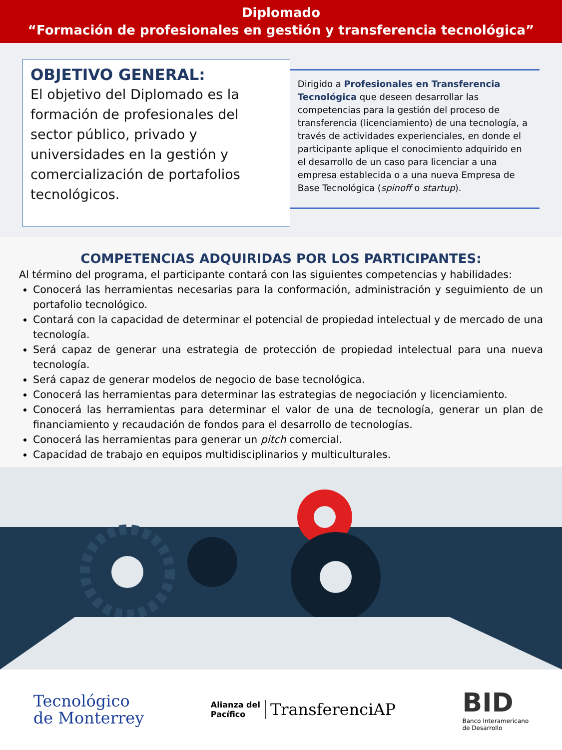Diplomado
“Formación de profesionales en gestión y transferencia tecnológica”
OBJETIVO GENERAL:
El objetivo del Diplomado es la formación de profesionales del sector público, privado y universidades en la gestión y comercialización de portafolios tecnológicos.
Dirigido a Profesionales en Transferencia Tecnológica que deseen desarrollar las competencias para la gestión del proceso de transferencia (licenciamiento) de una tecnología, a través de actividades experienciales, en donde el participante aplique el conocimiento adquirido en el desarrollo de un caso para licenciar a una empresa establecida o a una nueva Empresa de Base Tecnológica (spinoff o startup).
COMPETENCIAS ADQUIRIDAS POR LOS PARTICIPANTES:
Al término del programa, el participante contará con las siguientes competencias y habilidades:
Conocerá las herramientas necesarias para la conformación, administración y seguimiento de un portafolio tecnológico.
Contará con la capacidad de determinar el potencial de propiedad intelectual y de mercado de una tecnología.
Será capaz de generar una estrategia de protección de propiedad intelectual para una nueva tecnología.
Será capaz de generar modelos de negocio de base tecnológica.
Conocerá las herramientas para determinar las estrategias de negociación y licenciamiento.
Conocerá las herramientas para determinar el valor de una de tecnología, generar un plan de financiamiento y recaudación de fondos para el desarrollo de tecnologías.
Conocerá las herramientas para generar un pitch comercial.
Capacidad de trabajo en equipos multidisciplinarios y multiculturales.
Tecnológico
de Monterrey
Alianza del
Pacífico
TransferenciAP
BID
Banco Interamericano
de Desarrollo